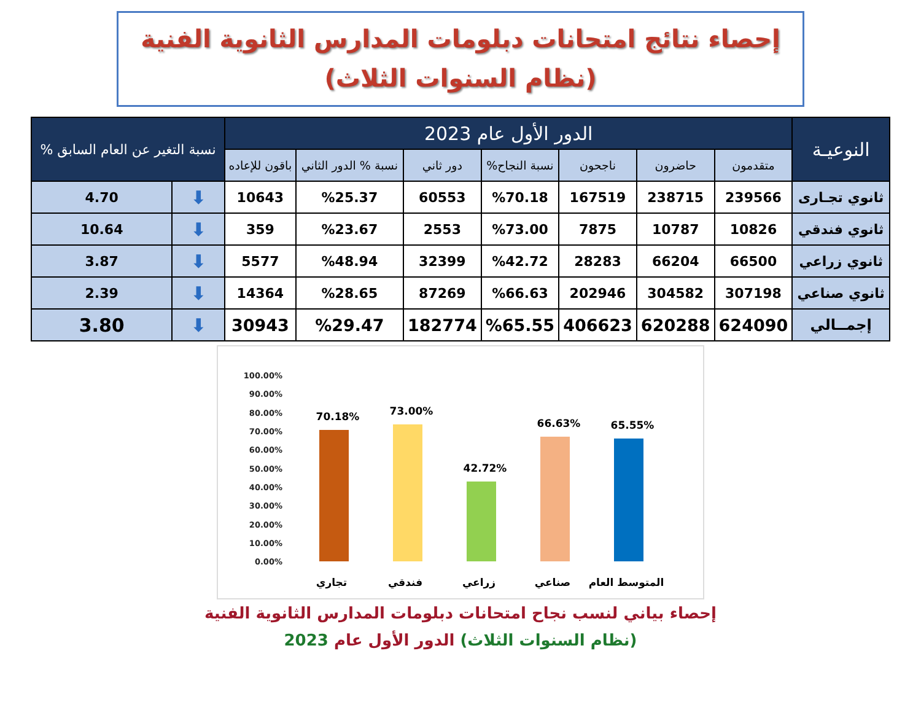إحصاء نتائج امتحانات دبلومات المدارس الثانوية الفنية
(نظام السنوات الثلاث)
| النوعيـة | الدور الأول عام 2023 | | | | | | | نسبة التغير عن العام السابق % | |
| --- | --- | --- | --- | --- | --- | --- | --- | --- | --- |
| | متقدمون | حاضرون | ناجحون | نسبة النجاح% | دور ثاني | نسبة % الدور الثاني | باقون للإعاده | | |
| ثانوي تجـارى | 239566 | 238715 | 167519 | %70.18 | 60553 | %25.37 | 10643 | ⬇ | 4.70 |
| ثانوي فندقي | 10826 | 10787 | 7875 | %73.00 | 2553 | %23.67 | 359 | ⬇ | 10.64 |
| ثانوي زراعي | 66500 | 66204 | 28283 | %42.72 | 32399 | %48.94 | 5577 | ⬇ | 3.87 |
| ثانوي صناعي | 307198 | 304582 | 202946 | %66.63 | 87269 | %28.65 | 14364 | ⬇ | 2.39 |
| إجمــالي | 624090 | 620288 | 406623 | %65.55 | 182774 | %29.47 | 30943 | ⬇ | 3.80 |
100.00%
90.00%
80.00%
70.00%
60.00%
50.00%
40.00%
30.00%
20.00%
10.00%
0.00%
70.18%
73.00%
42.72%
66.63%
65.55%
تجاري
فندقي
زراعي
صناعي
المتوسط العام
إحصاء بياني لنسب نجاح امتحانات دبلومات المدارس الثانوية الفنية
(نظام السنوات الثلاث) الدور الأول عام 2023